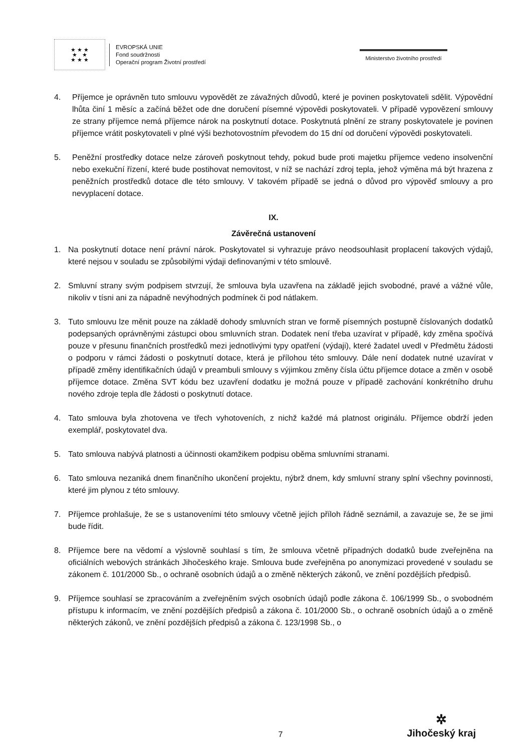★ ★ ★
★ ★
★ ★ ★
EVROPSKÁ UNIE
Fond soudržnosti
Operační program Životní prostředí
Ministerstvo životního prostředí
4. Příjemce je oprávněn tuto smlouvu vypovědět ze závažných důvodů, které je povinen poskytovateli sdělit. Výpovědní lhůta činí 1 měsíc a začíná běžet ode dne doručení písemné výpovědi poskytovateli. V případě vypovězení smlouvy ze strany příjemce nemá příjemce nárok na poskytnutí dotace. Poskytnutá plnění ze strany poskytovatele je povinen příjemce vrátit poskytovateli v plné výši bezhotovostním převodem do 15 dní od doručení výpovědi poskytovateli.
5. Peněžní prostředky dotace nelze zároveň poskytnout tehdy, pokud bude proti majetku příjemce vedeno insolvenční nebo exekuční řízení, které bude postihovat nemovitost, v níž se nachází zdroj tepla, jehož výměna má být hrazena z peněžních prostředků dotace dle této smlouvy. V takovém případě se jedná o důvod pro výpověď smlouvy a pro nevyplacení dotace.
IX.
Závěrečná ustanovení
1. Na poskytnutí dotace není právní nárok. Poskytovatel si vyhrazuje právo neodsouhlasit proplacení takových výdajů, které nejsou v souladu se způsobilými výdaji definovanými v této smlouvě.
2. Smluvní strany svým podpisem stvrzují, že smlouva byla uzavřena na základě jejich svobodné, pravé a vážné vůle, nikoliv v tísni ani za nápadně nevýhodných podmínek či pod nátlakem.
3. Tuto smlouvu lze měnit pouze na základě dohody smluvních stran ve formě písemných postupně číslovaných dodatků podepsaných oprávněnými zástupci obou smluvních stran. Dodatek není třeba uzavírat v případě, kdy změna spočívá pouze v přesunu finančních prostředků mezi jednotlivými typy opatření (výdaji), které žadatel uvedl v Předmětu žádosti o podporu v rámci žádosti o poskytnutí dotace, která je přílohou této smlouvy. Dále není dodatek nutné uzavírat v případě změny identifikačních údajů v preambuli smlouvy s výjimkou změny čísla účtu příjemce dotace a změn v osobě příjemce dotace. Změna SVT kódu bez uzavření dodatku je možná pouze v případě zachování konkrétního druhu nového zdroje tepla dle žádosti o poskytnutí dotace.
4. Tato smlouva byla zhotovena ve třech vyhotoveních, z nichž každé má platnost originálu. Příjemce obdrží jeden exemplář, poskytovatel dva.
5. Tato smlouva nabývá platnosti a účinnosti okamžikem podpisu oběma smluvními stranami.
6. Tato smlouva nezaniká dnem finančního ukončení projektu, nýbrž dnem, kdy smluvní strany splní všechny povinnosti, které jim plynou z této smlouvy.
7. Příjemce prohlašuje, že se s ustanoveními této smlouvy včetně jejích příloh řádně seznámil, a zavazuje se, že se jimi bude řídit.
8. Příjemce bere na vědomí a výslovně souhlasí s tím, že smlouva včetně případných dodatků bude zveřejněna na oficiálních webových stránkách Jihočeského kraje. Smlouva bude zveřejněna po anonymizaci provedené v souladu se zákonem č. 101/2000 Sb., o ochraně osobních údajů a o změně některých zákonů, ve znění pozdějších předpisů.
9. Příjemce souhlasí se zpracováním a zveřejněním svých osobních údajů podle zákona č. 106/1999 Sb., o svobodném přístupu k informacím, ve znění pozdějších předpisů a zákona č. 101/2000 Sb., o ochraně osobních údajů a o změně některých zákonů, ve znění pozdějších předpisů a zákona č. 123/1998 Sb., o
7
✲
Jihočeský kraj